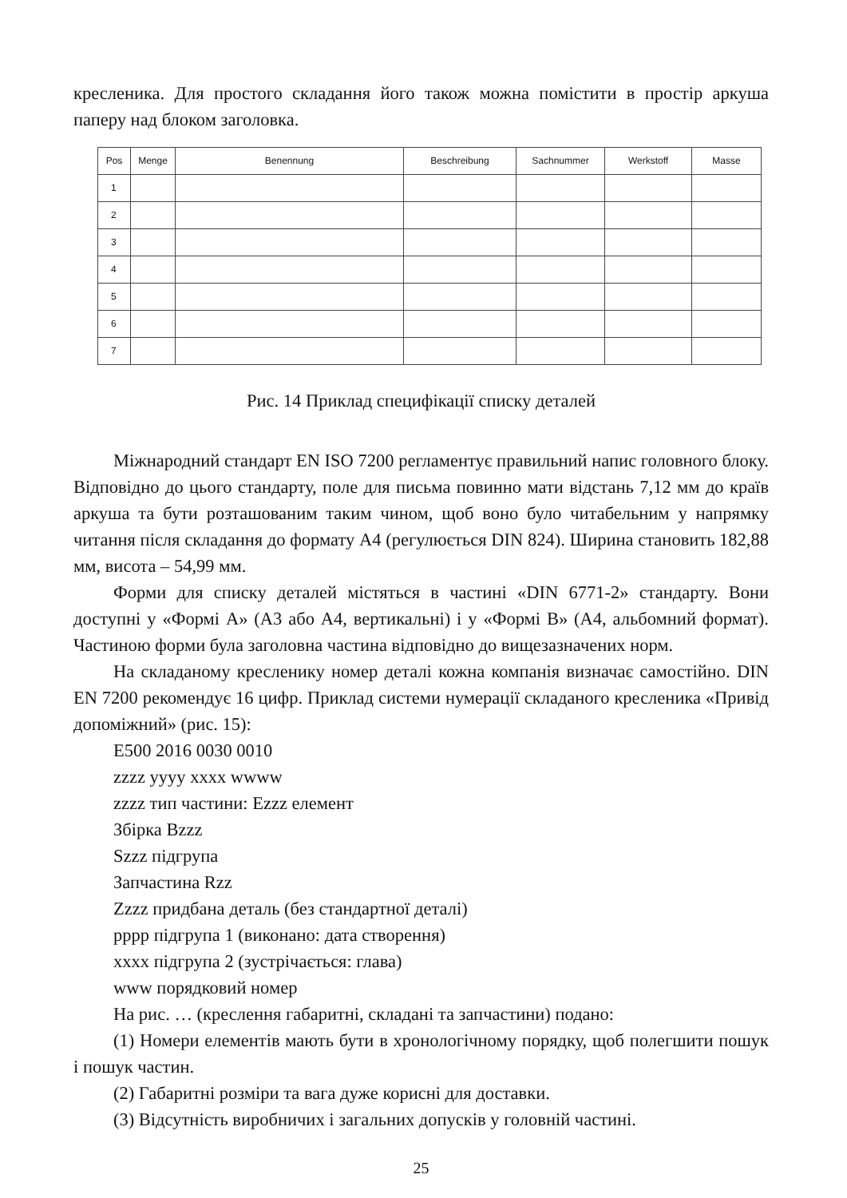креслeника. Для простого складання його також можна помістити в простір аркуша паперу над блоком заголовка.
| Pos | Menge | Benennung | Beschreibung | Sachnummer | Werkstoff | Masse |
| --- | --- | --- | --- | --- | --- | --- |
| 1 | | | | | | |
| 2 | | | | | | |
| 3 | | | | | | |
| 4 | | | | | | |
| 5 | | | | | | |
| 6 | | | | | | |
| 7 | | | | | | |
Рис. 14 Приклад специфікації списку деталей
Міжнародний стандарт EN ISO 7200 регламентує правильний напис головного блоку. Відповідно до цього стандарту, поле для письма повинно мати відстань 7,12 мм до країв аркуша та бути розташованим таким чином, щоб воно було читабельним у напрямку читання після складання до формату А4 (регулюється DIN 824). Ширина становить 182,88 мм, висота – 54,99 мм.
Форми для списку деталей містяться в частині «DIN 6771-2» стандарту. Вони доступні у «Формі А» (А3 або А4, вертикальні) і у «Формі В» (А4, альбомний формат). Частиною форми була заголовна частина відповідно до вищезазначених норм.
На складаному креслeнику номер деталі кожна компанія визначає самостійно. DIN EN 7200 рекомендує 16 цифр. Приклад системи нумерації складаного креслeника «Привід допоміжний» (рис. 15):
E500 2016 0030 0010
zzzz yyyy xxxx wwww
zzzz тип частини: Ezzz елемент
Збірка Bzzz
Szzz підгрупа
Запчастина Rzz
Zzzz придбана деталь (без стандартної деталі)
pppp підгрупа 1 (виконано: дата створення)
xxxx підгрупа 2 (зустрічається: глава)
www порядковий номер
На рис. … (креслення габаритні, складані та запчастини) подано:
(1) Номери елементів мають бути в хронологічному порядку, щоб полегшити пошук і пошук частин.
(2) Габаритні розміри та вага дуже корисні для доставки.
(3) Відсутність виробничих і загальних допусків у головній частині.
25